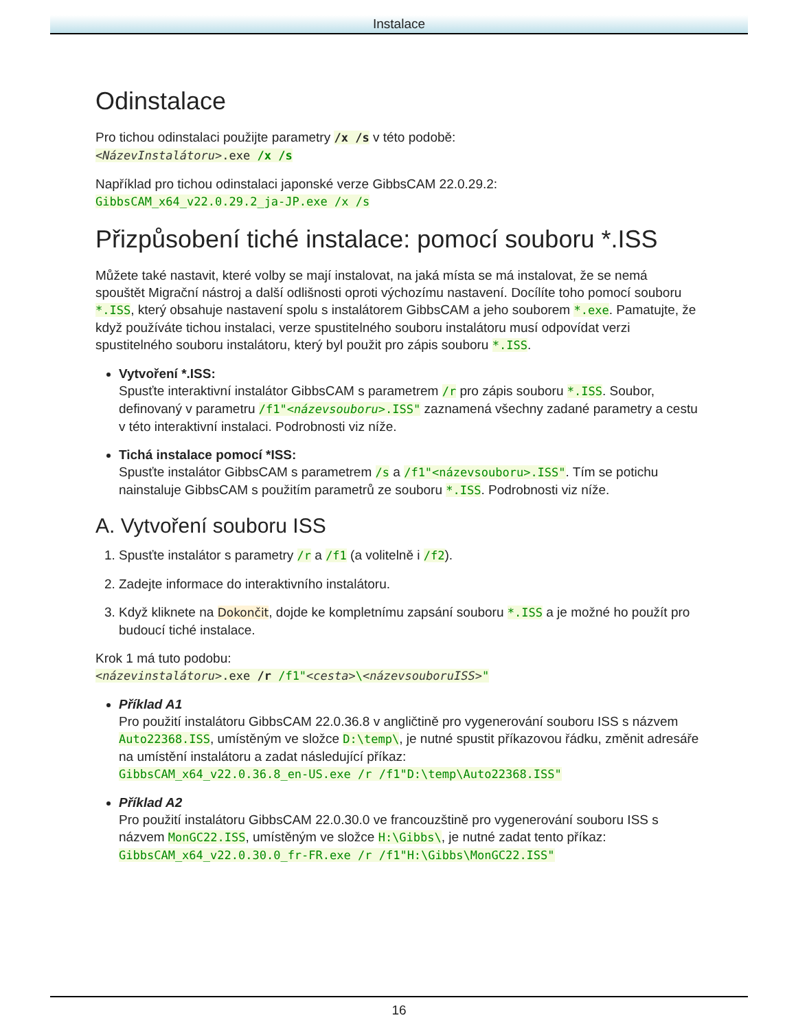Instalace
Odinstalace
Pro tichou odinstalaci použijte parametry /x /s v této podobě:
<NázevInstalátoru>.exe /x /s
Například pro tichou odinstalaci japonské verze GibbsCAM 22.0.29.2:
GibbsCAM_x64_v22.0.29.2_ja-JP.exe /x /s
Přizpůsobení tiché instalace: pomocí souboru *.ISS
Můžete také nastavit, které volby se mají instalovat, na jaká místa se má instalovat, že se nemá spouštět Migrační nástroj a další odlišnosti oproti výchozímu nastavení. Docílíte toho pomocí souboru *.ISS, který obsahuje nastavení spolu s instalátorem GibbsCAM a jeho souborem *.exe. Pamatujte, že když používáte tichou instalaci, verze spustitelného souboru instalátoru musí odpovídat verzi spustitelného souboru instalátoru, který byl použit pro zápis souboru *.ISS.
Vytvoření *.ISS:
Spusťte interaktivní instalátor GibbsCAM s parametrem /r pro zápis souboru *.ISS. Soubor, definovaný v parametru /f1"<názevsouboru>.ISS" zaznamená všechny zadané parametry a cestu v této interaktivní instalaci. Podrobnosti viz níže.
Tichá instalace pomocí *ISS:
Spusťte instalátor GibbsCAM s parametrem /s a /f1"<názevsouboru>.ISS". Tím se potichu nainstaluje GibbsCAM s použitím parametrů ze souboru *.ISS. Podrobnosti viz níže.
A. Vytvoření souboru ISS
1. Spusťte instalátor s parametry /r a /f1 (a volitelně i /f2).
2. Zadejte informace do interaktivního instalátoru.
3. Když kliknete na Dokončit, dojde ke kompletnímu zapsání souboru *.ISS a je možné ho použít pro budoucí tiché instalace.
Krok 1 má tuto podobu:
<názevinstalátoru>.exe /r /f1"<cesta>\<názevsouboruISS>"
Příklad A1
Pro použití instalátoru GibbsCAM 22.0.36.8 v angličtině pro vygenerování souboru ISS s názvem Auto22368.ISS, umístěným ve složce D:\temp\, je nutné spustit příkazovou řádku, změnit adresáře na umístění instalátoru a zadat následující příkaz:
GibbsCAM_x64_v22.0.36.8_en-US.exe /r /f1"D:\temp\Auto22368.ISS"
Příklad A2
Pro použití instalátoru GibbsCAM 22.0.30.0 ve francouzštině pro vygenerování souboru ISS s názvem MonGC22.ISS, umístěným ve složce H:\Gibbs\, je nutné zadat tento příkaz:
GibbsCAM_x64_v22.0.30.0_fr-FR.exe /r /f1"H:\Gibbs\MonGC22.ISS"
16